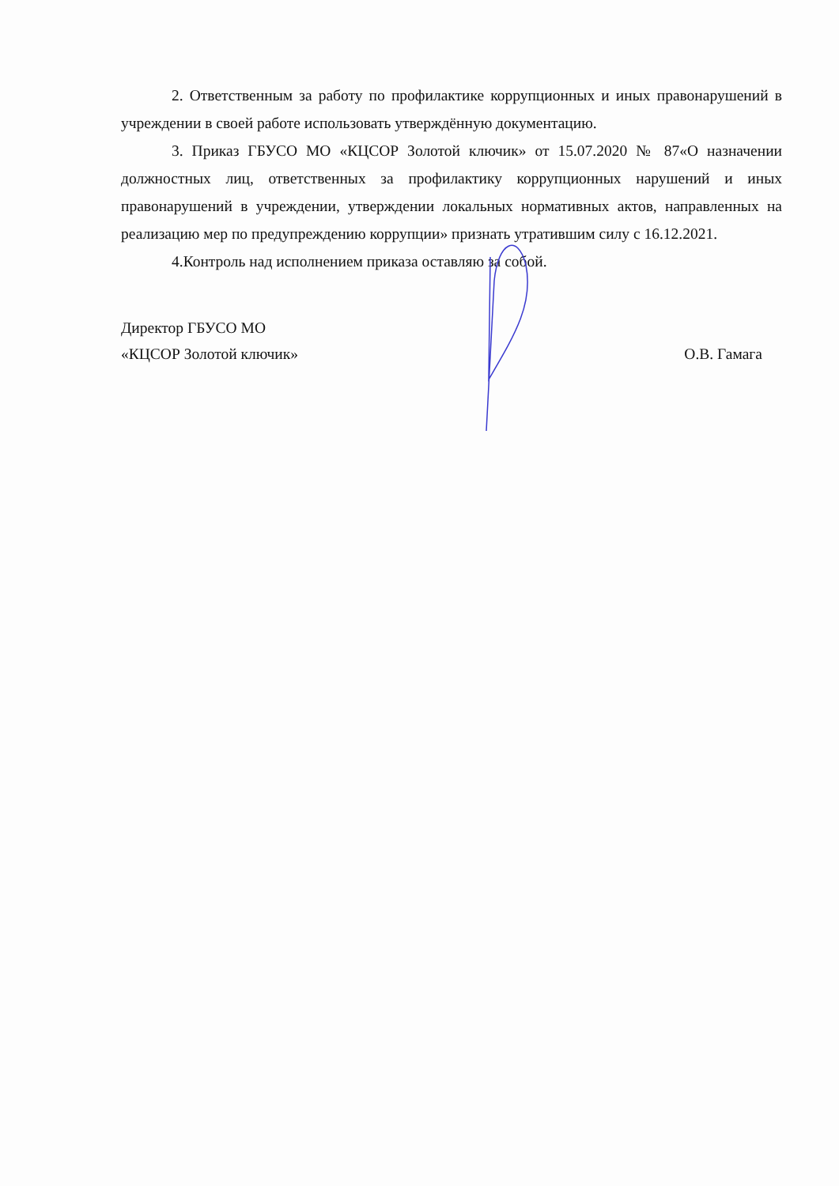2. Ответственным за работу по профилактике коррупционных и иных правонарушений в учреждении в своей работе использовать утверждённую документацию.
3. Приказ ГБУСО МО «КЦСОР Золотой ключик» от 15.07.2020 № 87«О назначении должностных лиц, ответственных за профилактику коррупционных нарушений и иных правонарушений в учреждении, утверждении локальных нормативных актов, направленных на реализацию мер по предупреждению коррупции» признать утратившим силу с 16.12.2021.
4.Контроль над исполнением приказа оставляю за собой.
Директор ГБУСО МО
«КЦСОР Золотой ключик»
О.В. Гамага